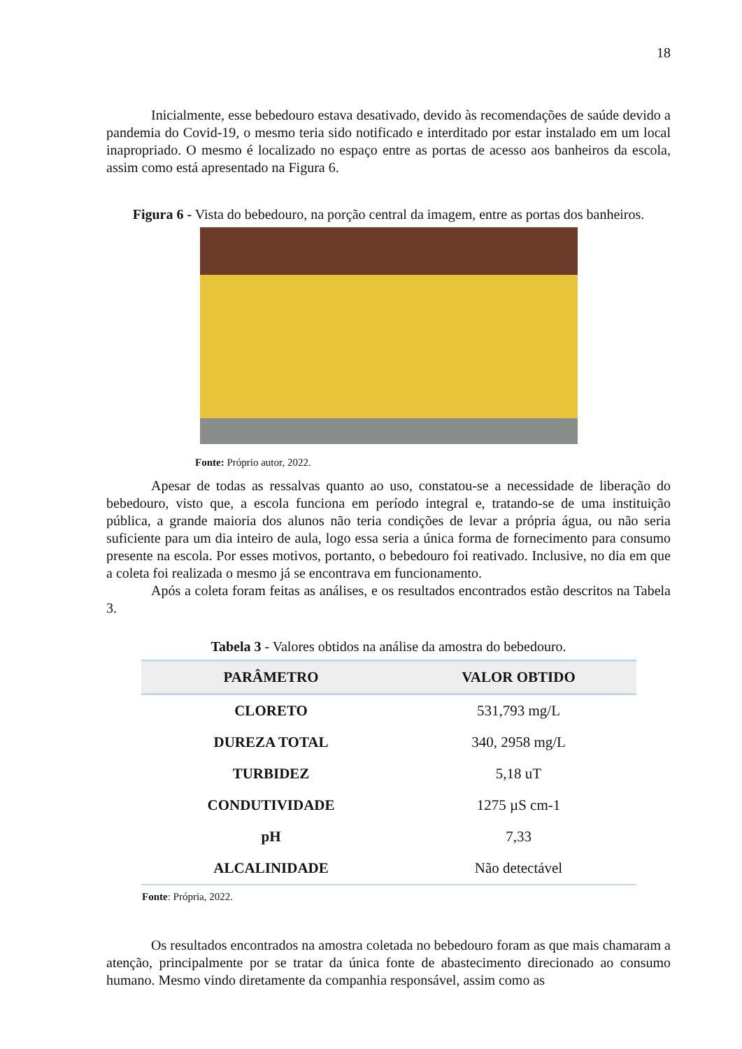18
Inicialmente, esse bebedouro estava desativado, devido às recomendações de saúde devido a pandemia do Covid-19, o mesmo teria sido notificado e interditado por estar instalado em um local inapropriado. O mesmo é localizado no espaço entre as portas de acesso aos banheiros da escola, assim como está apresentado na Figura 6.
Figura 6 - Vista do bebedouro, na porção central da imagem, entre as portas dos banheiros.
Fonte: Próprio autor, 2022.
Apesar de todas as ressalvas quanto ao uso, constatou-se a necessidade de liberação do bebedouro, visto que, a escola funciona em período integral e, tratando-se de uma instituição pública, a grande maioria dos alunos não teria condições de levar a própria água, ou não seria suficiente para um dia inteiro de aula, logo essa seria a única forma de fornecimento para consumo presente na escola. Por esses motivos, portanto, o bebedouro foi reativado. Inclusive, no dia em que a coleta foi realizada o mesmo já se encontrava em funcionamento.
Após a coleta foram feitas as análises, e os resultados encontrados estão descritos na Tabela 3.
Tabela 3 - Valores obtidos na análise da amostra do bebedouro.
| PARÂMETRO | VALOR OBTIDO |
| --- | --- |
| CLORETO | 531,793 mg/L |
| DUREZA TOTAL | 340, 2958 mg/L |
| TURBIDEZ | 5,18 uT |
| CONDUTIVIDADE | 1275 µS cm-1 |
| pH | 7,33 |
| ALCALINIDADE | Não detectável |
Fonte: Própria, 2022.
Os resultados encontrados na amostra coletada no bebedouro foram as que mais chamaram a atenção, principalmente por se tratar da única fonte de abastecimento direcionado ao consumo humano. Mesmo vindo diretamente da companhia responsável, assim como as